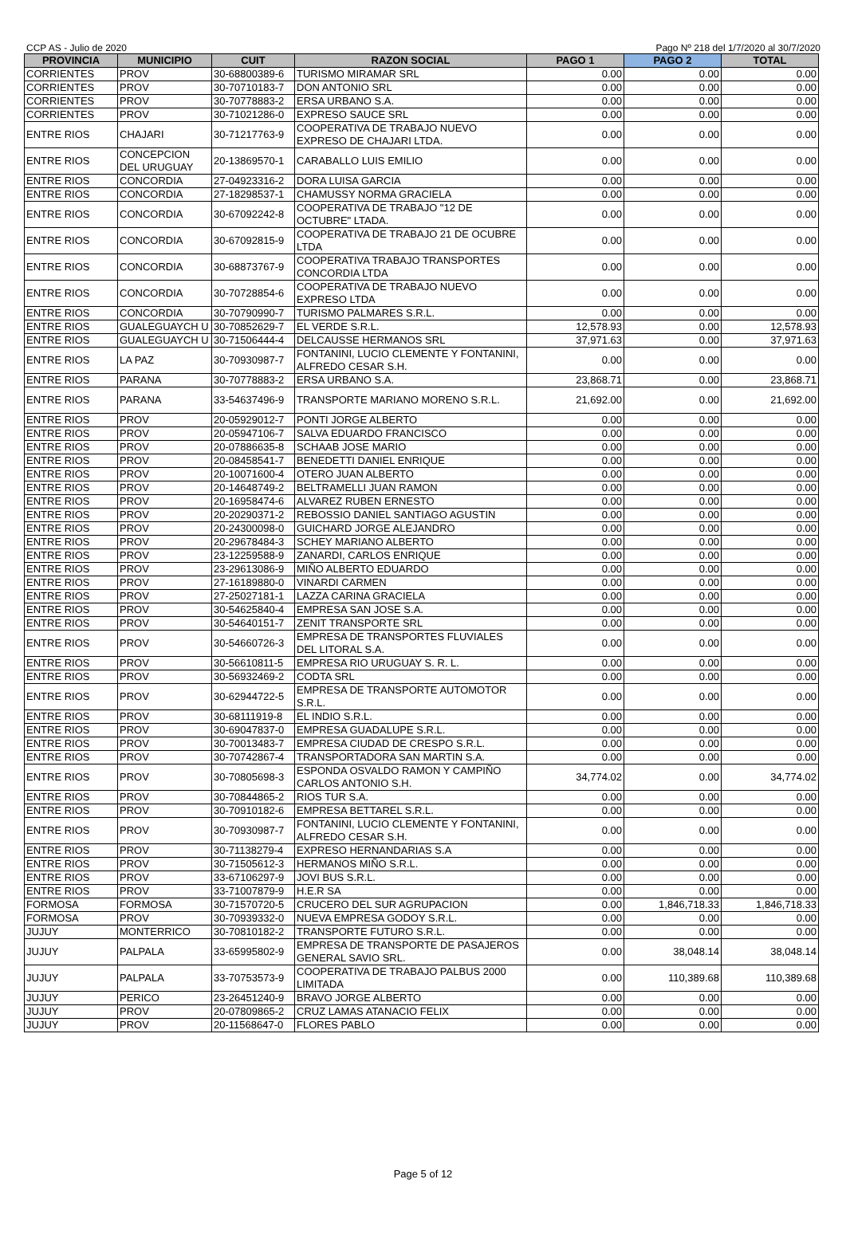CCP AS - Julio de 2020 Pago Nº 218 del 1/7/2020 al 30/7/2020
| PROVINCIA | MUNICIPIO | CUIT | RAZON SOCIAL | PAGO 1 | PAGO 2 | TOTAL |
| --- | --- | --- | --- | --- | --- | --- |
| CORRIENTES | PROV | 30-68800389-6 | TURISMO MIRAMAR SRL | 0.00 | 0.00 | 0.00 |
| CORRIENTES | PROV | 30-70710183-7 | DON ANTONIO SRL | 0.00 | 0.00 | 0.00 |
| CORRIENTES | PROV | 30-70778883-2 | ERSA URBANO S.A. | 0.00 | 0.00 | 0.00 |
| CORRIENTES | PROV | 30-71021286-0 | EXPRESO SAUCE SRL | 0.00 | 0.00 | 0.00 |
| ENTRE RIOS | CHAJARI | 30-71217763-9 | COOPERATIVA DE TRABAJO NUEVO EXPRESO DE CHAJARI LTDA. | 0.00 | 0.00 | 0.00 |
| ENTRE RIOS | CONCEPCION DEL URUGUAY | 20-13869570-1 | CARABALLO LUIS EMILIO | 0.00 | 0.00 | 0.00 |
| ENTRE RIOS | CONCORDIA | 27-04923316-2 | DORA LUISA GARCIA | 0.00 | 0.00 | 0.00 |
| ENTRE RIOS | CONCORDIA | 27-18298537-1 | CHAMUSSY NORMA GRACIELA | 0.00 | 0.00 | 0.00 |
| ENTRE RIOS | CONCORDIA | 30-67092242-8 | COOPERATIVA DE TRABAJO "12 DE OCTUBRE" LTADA. | 0.00 | 0.00 | 0.00 |
| ENTRE RIOS | CONCORDIA | 30-67092815-9 | COOPERATIVA DE TRABAJO 21 DE OCUBRE LTDA | 0.00 | 0.00 | 0.00 |
| ENTRE RIOS | CONCORDIA | 30-68873767-9 | COOPERATIVA TRABAJO TRANSPORTES CONCORDIA LTDA | 0.00 | 0.00 | 0.00 |
| ENTRE RIOS | CONCORDIA | 30-70728854-6 | COOPERATIVA DE TRABAJO NUEVO EXPRESO LTDA | 0.00 | 0.00 | 0.00 |
| ENTRE RIOS | CONCORDIA | 30-70790990-7 | TURISMO PALMARES S.R.L. | 0.00 | 0.00 | 0.00 |
| ENTRE RIOS | GUALEGUAYCH U | 30-70852629-7 | EL VERDE S.R.L. | 12,578.93 | 0.00 | 12,578.93 |
| ENTRE RIOS | GUALEGUAYCH U | 30-71506444-4 | DELCAUSSE HERMANOS SRL | 37,971.63 | 0.00 | 37,971.63 |
| ENTRE RIOS | LA PAZ | 30-70930987-7 | FONTANINI, LUCIO CLEMENTE Y FONTANINI, ALFREDO CESAR S.H. | 0.00 | 0.00 | 0.00 |
| ENTRE RIOS | PARANA | 30-70778883-2 | ERSA URBANO S.A. | 23,868.71 | 0.00 | 23,868.71 |
| ENTRE RIOS | PARANA | 33-54637496-9 | TRANSPORTE MARIANO MORENO S.R.L. | 21,692.00 | 0.00 | 21,692.00 |
| ENTRE RIOS | PROV | 20-05929012-7 | PONTI JORGE ALBERTO | 0.00 | 0.00 | 0.00 |
| ENTRE RIOS | PROV | 20-05947106-7 | SALVA EDUARDO FRANCISCO | 0.00 | 0.00 | 0.00 |
| ENTRE RIOS | PROV | 20-07886635-8 | SCHAAB JOSE MARIO | 0.00 | 0.00 | 0.00 |
| ENTRE RIOS | PROV | 20-08458541-7 | BENEDETTI DANIEL ENRIQUE | 0.00 | 0.00 | 0.00 |
| ENTRE RIOS | PROV | 20-10071600-4 | OTERO JUAN ALBERTO | 0.00 | 0.00 | 0.00 |
| ENTRE RIOS | PROV | 20-14648749-2 | BELTRAMELLI JUAN RAMON | 0.00 | 0.00 | 0.00 |
| ENTRE RIOS | PROV | 20-16958474-6 | ALVAREZ RUBEN ERNESTO | 0.00 | 0.00 | 0.00 |
| ENTRE RIOS | PROV | 20-20290371-2 | REBOSSIO DANIEL SANTIAGO AGUSTIN | 0.00 | 0.00 | 0.00 |
| ENTRE RIOS | PROV | 20-24300098-0 | GUICHARD JORGE ALEJANDRO | 0.00 | 0.00 | 0.00 |
| ENTRE RIOS | PROV | 20-29678484-3 | SCHEY MARIANO ALBERTO | 0.00 | 0.00 | 0.00 |
| ENTRE RIOS | PROV | 23-12259588-9 | ZANARDI, CARLOS ENRIQUE | 0.00 | 0.00 | 0.00 |
| ENTRE RIOS | PROV | 23-29613086-9 | MIÑO ALBERTO EDUARDO | 0.00 | 0.00 | 0.00 |
| ENTRE RIOS | PROV | 27-16189880-0 | VINARDI CARMEN | 0.00 | 0.00 | 0.00 |
| ENTRE RIOS | PROV | 27-25027181-1 | LAZZA CARINA GRACIELA | 0.00 | 0.00 | 0.00 |
| ENTRE RIOS | PROV | 30-54625840-4 | EMPRESA SAN JOSE S.A. | 0.00 | 0.00 | 0.00 |
| ENTRE RIOS | PROV | 30-54640151-7 | ZENIT TRANSPORTE SRL | 0.00 | 0.00 | 0.00 |
| ENTRE RIOS | PROV | 30-54660726-3 | EMPRESA DE TRANSPORTES FLUVIALES DEL LITORAL S.A. | 0.00 | 0.00 | 0.00 |
| ENTRE RIOS | PROV | 30-56610811-5 | EMPRESA RIO URUGUAY S. R. L. | 0.00 | 0.00 | 0.00 |
| ENTRE RIOS | PROV | 30-56932469-2 | CODTA SRL | 0.00 | 0.00 | 0.00 |
| ENTRE RIOS | PROV | 30-62944722-5 | EMPRESA DE TRANSPORTE AUTOMOTOR S.R.L. | 0.00 | 0.00 | 0.00 |
| ENTRE RIOS | PROV | 30-68111919-8 | EL INDIO S.R.L. | 0.00 | 0.00 | 0.00 |
| ENTRE RIOS | PROV | 30-69047837-0 | EMPRESA GUADALUPE S.R.L. | 0.00 | 0.00 | 0.00 |
| ENTRE RIOS | PROV | 30-70013483-7 | EMPRESA CIUDAD DE CRESPO S.R.L. | 0.00 | 0.00 | 0.00 |
| ENTRE RIOS | PROV | 30-70742867-4 | TRANSPORTADORA SAN MARTIN S.A. | 0.00 | 0.00 | 0.00 |
| ENTRE RIOS | PROV | 30-70805698-3 | ESPONDA OSVALDO RAMON Y CAMPIÑO CARLOS ANTONIO S.H. | 34,774.02 | 0.00 | 34,774.02 |
| ENTRE RIOS | PROV | 30-70844865-2 | RIOS TUR S.A. | 0.00 | 0.00 | 0.00 |
| ENTRE RIOS | PROV | 30-70910182-6 | EMPRESA BETTAREL S.R.L. | 0.00 | 0.00 | 0.00 |
| ENTRE RIOS | PROV | 30-70930987-7 | FONTANINI, LUCIO CLEMENTE Y FONTANINI, ALFREDO CESAR S.H. | 0.00 | 0.00 | 0.00 |
| ENTRE RIOS | PROV | 30-71138279-4 | EXPRESO HERNANDARIAS S.A | 0.00 | 0.00 | 0.00 |
| ENTRE RIOS | PROV | 30-71505612-3 | HERMANOS MIÑO S.R.L. | 0.00 | 0.00 | 0.00 |
| ENTRE RIOS | PROV | 33-67106297-9 | JOVI BUS S.R.L. | 0.00 | 0.00 | 0.00 |
| ENTRE RIOS | PROV | 33-71007879-9 | H.E.R SA | 0.00 | 0.00 | 0.00 |
| FORMOSA | FORMOSA | 30-71570720-5 | CRUCERO DEL SUR AGRUPACION | 0.00 | 1,846,718.33 | 1,846,718.33 |
| FORMOSA | PROV | 30-70939332-0 | NUEVA EMPRESA GODOY S.R.L. | 0.00 | 0.00 | 0.00 |
| JUJUY | MONTERRICO | 30-70810182-2 | TRANSPORTE FUTURO S.R.L. | 0.00 | 0.00 | 0.00 |
| JUJUY | PALPALA | 33-65995802-9 | EMPRESA DE TRANSPORTE DE PASAJEROS GENERAL SAVIO SRL. | 0.00 | 38,048.14 | 38,048.14 |
| JUJUY | PALPALA | 33-70753573-9 | COOPERATIVA DE TRABAJO PALBUS 2000 LIMITADA | 0.00 | 110,389.68 | 110,389.68 |
| JUJUY | PERICO | 23-26451240-9 | BRAVO JORGE ALBERTO | 0.00 | 0.00 | 0.00 |
| JUJUY | PROV | 20-07809865-2 | CRUZ LAMAS ATANACIO FELIX | 0.00 | 0.00 | 0.00 |
| JUJUY | PROV | 20-11568647-0 | FLORES PABLO | 0.00 | 0.00 | 0.00 |
Page 5 of 12